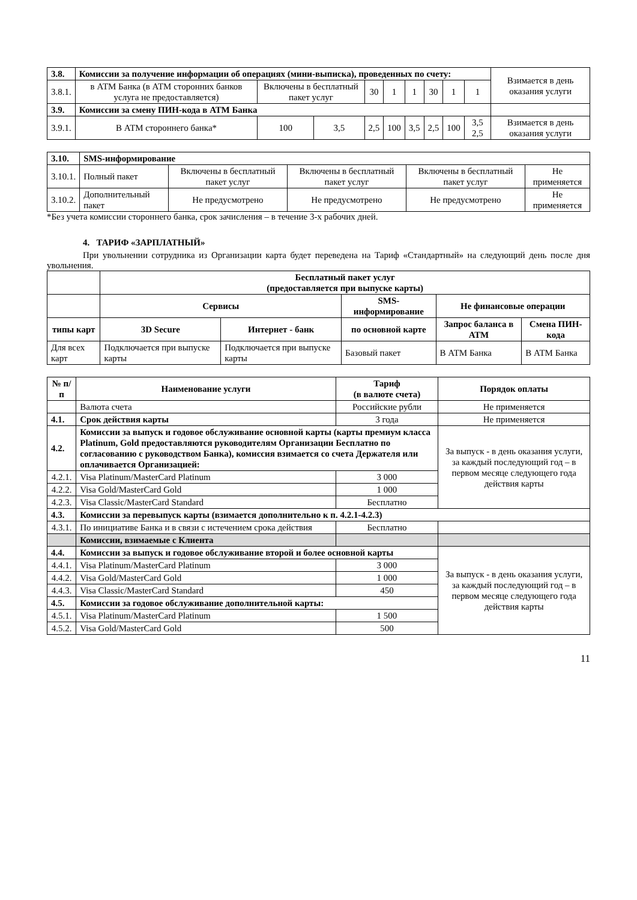| 3.8. | Комиссии за получение информации об операциях (мини-выписка), проведенных по счету: | | | | | | | | | Взимается в день оказания услуги |
| 3.8.1. | в АТМ Банка (в АТМ сторонних банков услуга не предоставляется) | Включены в бесплатный пакет услуг | | 30 | 1 | 1 | 30 | 1 | 1 | |
| 3.9. | Комиссии за смену ПИН-кода в АТМ Банка | | | | | | | | | |
| 3.9.1. | В АТМ стороннего банка* | 100 | 3,5 | 2,5 | 100 | 3,5 | 2,5 | 100 | 3,5 2,5 | Взимается в день оказания услуги |
| 3.10. | SMS-информирование | | | | |
| 3.10.1. | Полный пакет | Включены в бесплатный пакет услуг | Включены в бесплатный пакет услуг | Включены в бесплатный пакет услуг | Не применяется |
| 3.10.2. | Дополнительный пакет | Не предусмотрено | Не предусмотрено | Не предусмотрено | Не применяется |
*Без учета комиссии стороннего банка, срок зачисления – в течение 3-х рабочих дней.
4. ТАРИФ «ЗАРПЛАТНЫЙ»
При увольнении сотрудника из Организации карта будет переведена на Тариф «Стандартный» на следующий день после дня увольнения.
| | Бесплатный пакет услуг (предоставляется при выпуске карты) | | | | |
| | Сервисы | | SMS-информирование | Не финансовые операции | |
| типы карт | 3D Secure | Интернет - банк | по основной карте | Запрос баланса в АТМ | Смена ПИН-кода |
| Для всех карт | Подключается при выпуске карты | Подключается при выпуске карты | Базовый пакет | В АТМ Банка | В АТМ Банка |
| № п/п | Наименование услуги | Тариф (в валюте счета) | Порядок оплаты |
| --- | --- | --- | --- |
| | Валюта счета | Российские рубли | Не применяется |
| 4.1. | Срок действия карты | 3 года | Не применяется |
| 4.2. | Комиссии за выпуск и годовое обслуживание основной карты (карты премиум класса Platinum, Gold предоставляются руководителям Организации Бесплатно по согласованию с руководством Банка), комиссия взимается со счета Держателя или оплачивается Организацией: | | За выпуск - в день оказания услуги, за каждый последующий год – в первом месяце следующего года действия карты |
| 4.2.1. | Visa Platinum/MasterCard Platinum | 3 000 | |
| 4.2.2. | Visa Gold/MasterCard Gold | 1 000 | |
| 4.2.3. | Visa Classic/MasterCard Standard | Бесплатно | |
| 4.3. | Комиссии за перевыпуск карты (взимается дополнительно к п. 4.2.1-4.2.3) | | |
| 4.3.1. | По инициативе Банка и в связи с истечением срока действия | Бесплатно | |
| | Комиссии, взимаемые с Клиента | | |
| 4.4. | Комиссии за выпуск и годовое обслуживание второй и более основной карты | | За выпуск - в день оказания услуги, за каждый последующий год – в первом месяце следующего года действия карты |
| 4.4.1. | Visa Platinum/MasterCard Platinum | 3 000 | |
| 4.4.2. | Visa Gold/MasterCard Gold | 1 000 | |
| 4.4.3. | Visa Classic/MasterCard Standard | 450 | |
| 4.5. | Комиссии за годовое обслуживание дополнительной карты: | | |
| 4.5.1. | Visa Platinum/MasterCard Platinum | 1 500 | |
| 4.5.2. | Visa Gold/MasterCard Gold | 500 | |
11